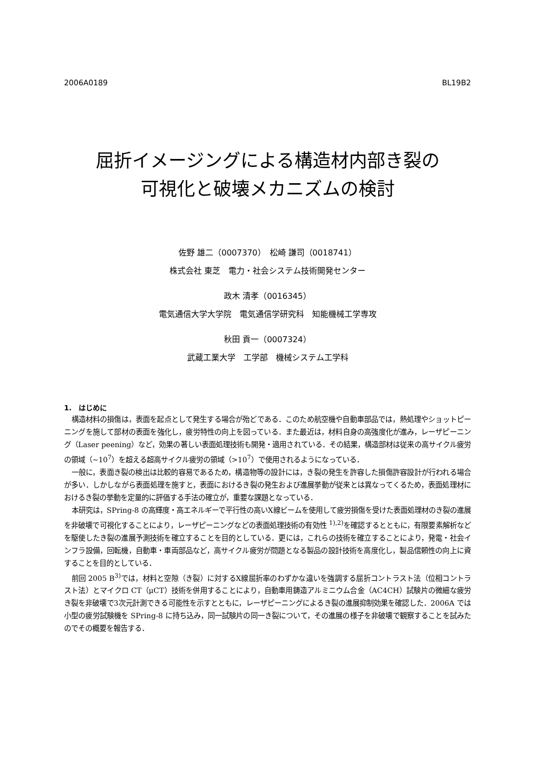2006A0189 BL19B2
屈折イメージングによる構造材内部き裂の
可視化と破壊メカニズムの検討
佐野 雄二（0007370）　松崎 謙司（0018741）
株式会社 東芝　電力・社会システム技術開発センター
政木 清孝（0016345）
電気通信大学大学院　電気通信学研究科　知能機械工学専攻
秋田 貢一（0007324）
武蔵工業大学　工学部　機械システム工学科
1.　はじめに
構造材料の損傷は，表面を起点として発生する場合が殆どである．このため航空機や自動車部品では，熱処理やショットピーニングを施して部材の表面を強化し，疲労特性の向上を図っている．また最近は，材料自身の高強度化が進み，レーザピーニング（Laser peening）など，効果の著しい表面処理技術も開発・適用されている．その結果，構造部材は従来の高サイクル疲労の領域（~10<sup>7</sup>）を超える超高サイクル疲労の領域（>10<sup>7</sup>）で使用されるようになっている．
一般に，表面き裂の検出は比較的容易であるため，構造物等の設計には，き裂の発生を許容した損傷許容設計が行われる場合が多い．しかしながら表面処理を施すと，表面におけるき裂の発生および進展挙動が従来とは異なってくるため，表面処理材におけるき裂の挙動を定量的に評価する手法の確立が，重要な課題となっている．
本研究は，SPring-8 の高輝度・高エネルギーで平行性の高いX線ビームを使用して疲労損傷を受けた表面処理材のき裂の進展を非破壊で可視化することにより，レーザピーニングなどの表面処理技術の有効性 <sup>1),2)</sup>を確認するとともに，有限要素解析などを駆使したき裂の進展予測技術を確立することを目的としている．更には，これらの技術を確立することにより，発電・社会インフラ設備，回転機，自動車・車両部品など，高サイクル疲労が問題となる製品の設計技術を高度化し，製品信頼性の向上に資することを目的としている．
前回 2005 B<sup>3)</sup>では，材料と空隙（き裂）に対するX線屈折率のわずかな違いを強調する屈折コントラスト法（位相コントラスト法）とマイクロ CT（μCT）技術を併用することにより，自動車用鋳造アルミニウム合金（AC4CH）試験片の微細な疲労き裂を非破壊で3次元計測できる可能性を示すとともに，レーザピーニングによるき裂の進展抑制効果を確認した．2006A では小型の疲労試験機を SPring-8 に持ち込み，同一試験片の同一き裂について，その進展の様子を非破壊で観察することを試みたのでその概要を報告する．